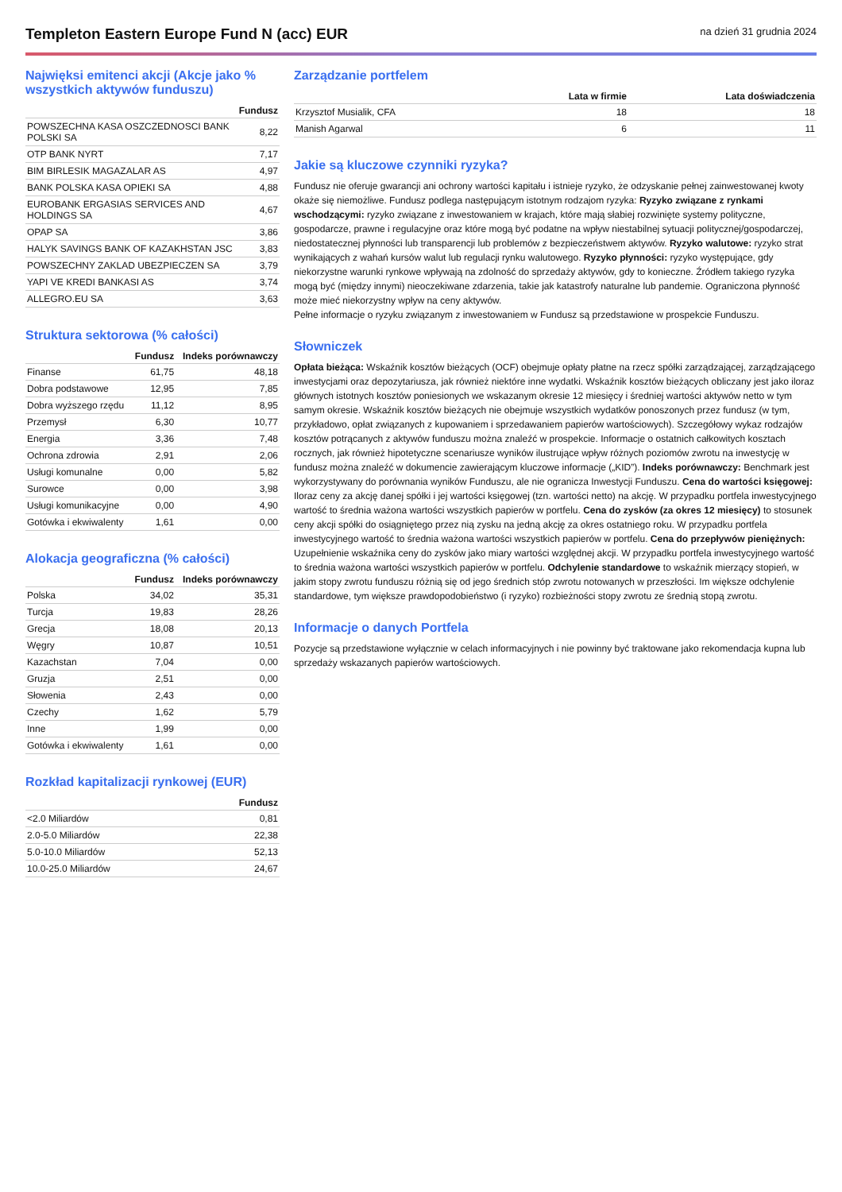Templeton Eastern Europe Fund N (acc) EUR
na dzień 31 grudnia 2024
Najwięksi emitenci akcji (Akcje jako % wszystkich aktywów funduszu)
| | Fundusz |
| --- | --- |
| POWSZECHNA KASA OSZCZEDNOSCI BANK POLSKI SA | 8,22 |
| OTP BANK NYRT | 7,17 |
| BIM BIRLESIK MAGAZALAR AS | 4,97 |
| BANK POLSKA KASA OPIEKI SA | 4,88 |
| EUROBANK ERGASIAS SERVICES AND HOLDINGS SA | 4,67 |
| OPAP SA | 3,86 |
| HALYK SAVINGS BANK OF KAZAKHSTAN JSC | 3,83 |
| POWSZECHNY ZAKLAD UBEZPIECZEN SA | 3,79 |
| YAPI VE KREDI BANKASI AS | 3,74 |
| ALLEGRO.EU SA | 3,63 |
Struktura sektorowa (% całości)
| | Fundusz | Indeks porównawczy |
| --- | --- | --- |
| Finanse | 61,75 | 48,18 |
| Dobra podstawowe | 12,95 | 7,85 |
| Dobra wyższego rzędu | 11,12 | 8,95 |
| Przemysł | 6,30 | 10,77 |
| Energia | 3,36 | 7,48 |
| Ochrona zdrowia | 2,91 | 2,06 |
| Usługi komunalne | 0,00 | 5,82 |
| Surowce | 0,00 | 3,98 |
| Usługi komunikacyjne | 0,00 | 4,90 |
| Gotówka i ekwiwalenty | 1,61 | 0,00 |
Alokacja geograficzna (% całości)
| | Fundusz | Indeks porównawczy |
| --- | --- | --- |
| Polska | 34,02 | 35,31 |
| Turcja | 19,83 | 28,26 |
| Grecja | 18,08 | 20,13 |
| Węgry | 10,87 | 10,51 |
| Kazachstan | 7,04 | 0,00 |
| Gruzja | 2,51 | 0,00 |
| Słowenia | 2,43 | 0,00 |
| Czechy | 1,62 | 5,79 |
| Inne | 1,99 | 0,00 |
| Gotówka i ekwiwalenty | 1,61 | 0,00 |
Rozkład kapitalizacji rynkowej (EUR)
| | Fundusz |
| --- | --- |
| <2.0 Miliardów | 0,81 |
| 2.0-5.0 Miliardów | 22,38 |
| 5.0-10.0 Miliardów | 52,13 |
| 10.0-25.0 Miliardów | 24,67 |
Zarządzanie portfelem
| | Lata w firmie | Lata doświadczenia |
| --- | --- | --- |
| Krzysztof Musialik, CFA | 18 | 18 |
| Manish Agarwal | 6 | 11 |
Jakie są kluczowe czynniki ryzyka?
Fundusz nie oferuje gwarancji ani ochrony wartości kapitału i istnieje ryzyko, że odzyskanie pełnej zainwestowanej kwoty okaże się niemożliwe. Fundusz podlega następującym istotnym rodzajom ryzyka: Ryzyko związane z rynkami wschodzącymi: ryzyko związane z inwestowaniem w krajach, które mają słabiej rozwinięte systemy polityczne, gospodarcze, prawne i regulacyjne oraz które mogą być podatne na wpływ niestabilnej sytuacji politycznej/gospodarczej, niedostatecznej płynności lub transparencji lub problemów z bezpieczeństwem aktywów. Ryzyko walutowe: ryzyko strat wynikających z wahań kursów walut lub regulacji rynku walutowego. Ryzyko płynności: ryzyko występujące, gdy niekorzystne warunki rynkowe wpływają na zdolność do sprzedaży aktywów, gdy to konieczne. Źródłem takiego ryzyka mogą być (między innymi) nieoczekiwane zdarzenia, takie jak katastrofy naturalne lub pandemie. Ograniczona płynność może mieć niekorzystny wpływ na ceny aktywów.
Pełne informacje o ryzyku związanym z inwestowaniem w Fundusz są przedstawione w prospekcie Funduszu.
Słowniczek
Opłata bieżąca: Wskaźnik kosztów bieżących (OCF) obejmuje opłaty płatne na rzecz spółki zarządzającej, zarządzającego inwestycjami oraz depozytariusza, jak również niektóre inne wydatki. Wskaźnik kosztów bieżących obliczany jest jako iloraz głównych istotnych kosztów poniesionych we wskazanym okresie 12 miesięcy i średniej wartości aktywów netto w tym samym okresie. Wskaźnik kosztów bieżących nie obejmuje wszystkich wydatków ponoszonych przez fundusz (w tym, przykładowo, opłat związanych z kupowaniem i sprzedawaniem papierów wartościowych). Szczegółowy wykaz rodzajów kosztów potrącanych z aktywów funduszu można znaleźć w prospekcie. Informacje o ostatnich całkowitych kosztach rocznych, jak również hipotetyczne scenariusze wyników ilustrujące wpływ różnych poziomów zwrotu na inwestycję w fundusz można znaleźć w dokumencie zawierającym kluczowe informacje („KID”). Indeks porównawczy: Benchmark jest wykorzystywany do porównania wyników Funduszu, ale nie ogranicza Inwestycji Funduszu. Cena do wartości księgowej: Iloraz ceny za akcję danej spółki i jej wartości księgowej (tzn. wartości netto) na akcję. W przypadku portfela inwestycyjnego wartość to średnia ważona wartości wszystkich papierów w portfelu. Cena do zysków (za okres 12 miesięcy) to stosunek ceny akcji spółki do osiągniętego przez nią zysku na jedną akcję za okres ostatniego roku. W przypadku portfela inwestycyjnego wartość to średnia ważona wartości wszystkich papierów w portfelu. Cena do przepływów pieniężnych: Uzupełnienie wskaźnika ceny do zysków jako miary wartości względnej akcji. W przypadku portfela inwestycyjnego wartość to średnia ważona wartości wszystkich papierów w portfelu. Odchylenie standardowe to wskaźnik mierzący stopień, w jakim stopy zwrotu funduszu różnią się od jego średnich stóp zwrotu notowanych w przeszłości. Im większe odchylenie standardowe, tym większe prawdopodobieństwo (i ryzyko) rozbieżności stopy zwrotu ze średnią stopą zwrotu.
Informacje o danych Portfela
Pozycje są przedstawione wyłącznie w celach informacyjnych i nie powinny być traktowane jako rekomendacja kupna lub sprzedaży wskazanych papierów wartościowych.